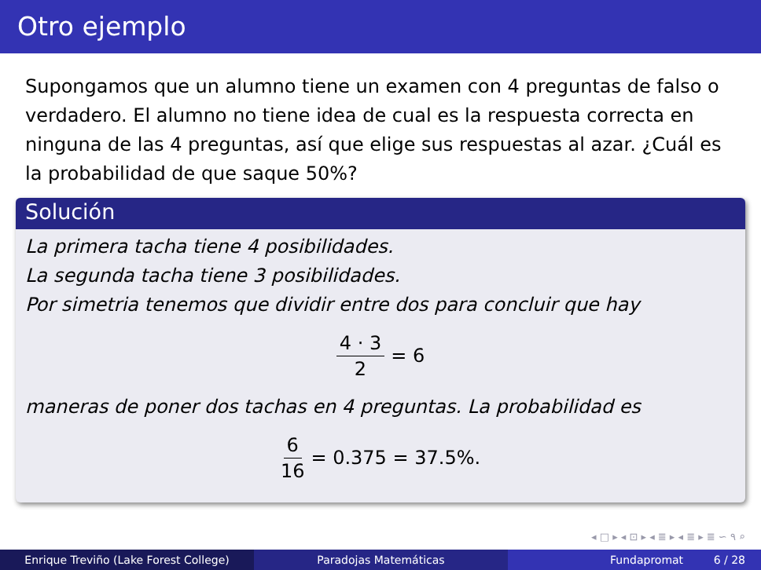Otro ejemplo
Supongamos que un alumno tiene un examen con 4 preguntas de falso o verdadero. El alumno no tiene idea de cual es la respuesta correcta en ninguna de las 4 preguntas, así que elige sus respuestas al azar. ¿Cuál es la probabilidad de que saque 50%?
Solución
La primera tacha tiene 4 posibilidades.
La segunda tacha tiene 3 posibilidades.
Por simetria tenemos que dividir entre dos para concluir que hay
4 · 3 2 = 6
maneras de poner dos tachas en 4 preguntas. La probabilidad es
6 16 = 0.375 = 37.5%.
◂ □ ▸ ◂ ⊡ ▸ ◂ ≣ ▸ ◂ ≣ ▸ ≣ ∽ ۹ ⌕
Enrique Treviño (Lake Forest College) Paradojas Matemáticas Fundapromat 6 / 28